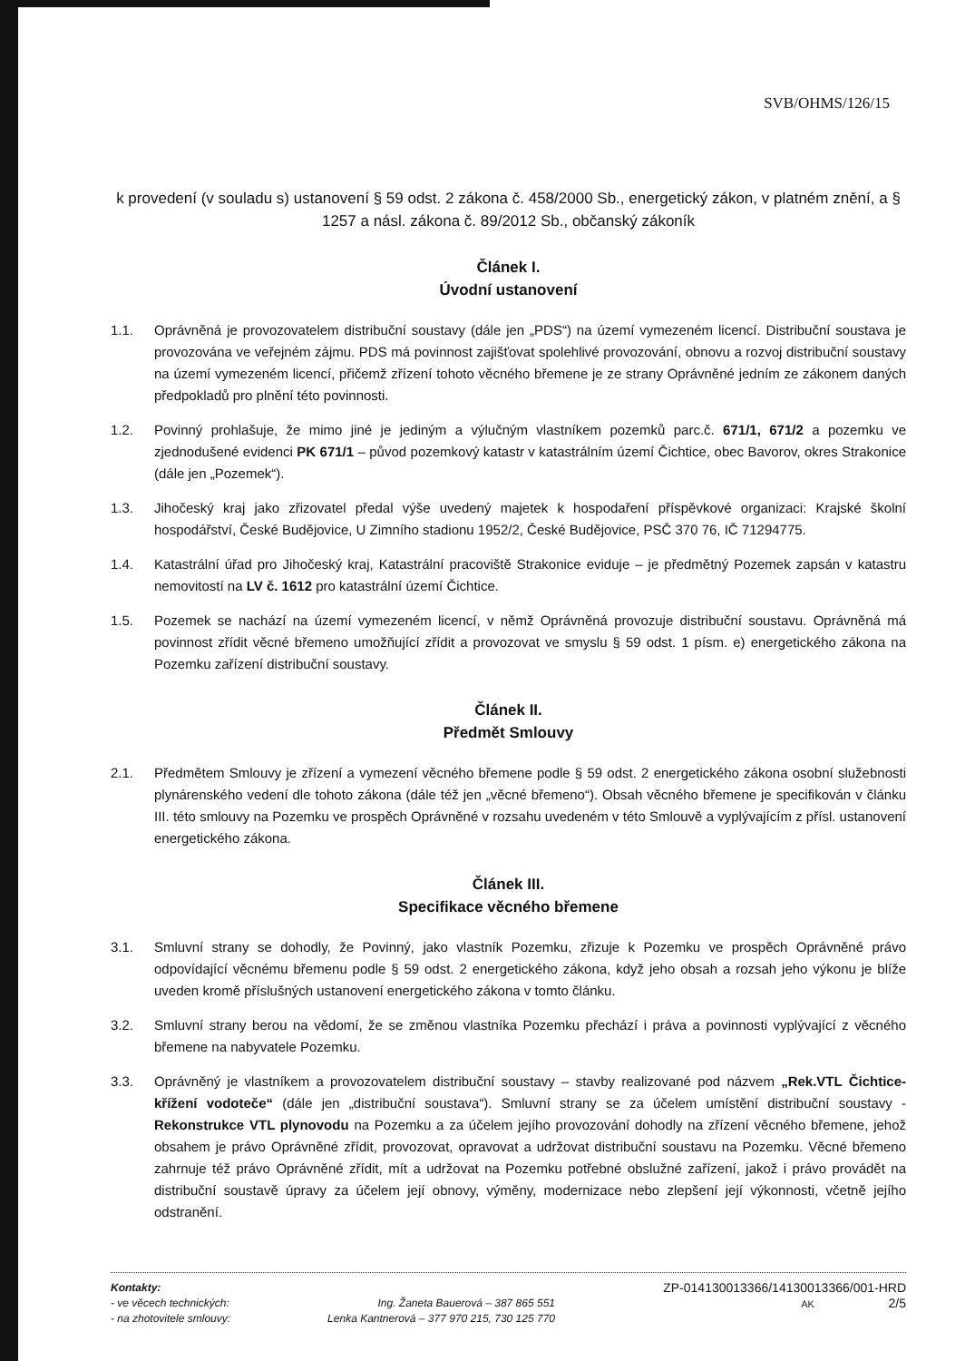SVB/OHMS/126/15
k provedení (v souladu s) ustanovení § 59 odst. 2 zákona č. 458/2000 Sb., energetický zákon, v platném znění, a § 1257 a násl. zákona č. 89/2012 Sb., občanský zákoník
Článek I.
Úvodní ustanovení
1.1. Oprávněná je provozovatelem distribuční soustavy (dále jen „PDS“) na území vymezeném licencí. Distribuční soustava je provozována ve veřejném zájmu. PDS má povinnost zajišťovat spolehlivé provozování, obnovu a rozvoj distribuční soustavy na území vymezeném licencí, přičemž zřízení tohoto věcného břemene je ze strany Oprávněné jedním ze zákonem daných předpokladů pro plnění této povinnosti.
1.2. Povinný prohlašuje, že mimo jiné je jediným a výlučným vlastníkem pozemků parc.č. 671/1, 671/2 a pozemku ve zjednodušené evidenci PK 671/1 – původ pozemkový katastr v katastrálním území Čichtice, obec Bavorov, okres Strakonice (dále jen „Pozemek“).
1.3. Jihočeský kraj jako zřizovatel předal výše uvedený majetek k hospodaření příspěvkové organizaci: Krajské školní hospodářství, České Budějovice, U Zimního stadionu 1952/2, České Budějovice, PSČ 370 76, IČ 71294775.
1.4. Katastrální úřad pro Jihočeský kraj, Katastrální pracoviště Strakonice eviduje – je předmětný Pozemek zapsán v katastru nemovitostí na LV č. 1612 pro katastrální území Čichtice.
1.5. Pozemek se nachází na území vymezeném licencí, v němž Oprávněná provozuje distribuční soustavu. Oprávněná má povinnost zřídit věcné břemeno umožňující zřídit a provozovat ve smyslu § 59 odst. 1 písm. e) energetického zákona na Pozemku zařízení distribuční soustavy.
Článek II.
Předmět Smlouvy
2.1. Předmětem Smlouvy je zřízení a vymezení věcného břemene podle § 59 odst. 2 energetického zákona osobní služebnosti plynárenského vedení dle tohoto zákona (dále též jen „věcné břemeno“). Obsah věcného břemene je specifikován v článku III. této smlouvy na Pozemku ve prospěch Oprávněné v rozsahu uvedeném v této Smlouvě a vyplývajícím z přísl. ustanovení energetického zákona.
Článek III.
Specifikace věcného břemene
3.1. Smluvní strany se dohodly, že Povinný, jako vlastník Pozemku, zřizuje k Pozemku ve prospěch Oprávněné právo odpovídající věcnému břemenu podle § 59 odst. 2 energetického zákona, když jeho obsah a rozsah jeho výkonu je blíže uveden kromě příslušných ustanovení energetického zákona v tomto článku.
3.2. Smluvní strany berou na vědomí, že se změnou vlastníka Pozemku přechází i práva a povinnosti vyplývající z věcného břemene na nabyvatele Pozemku.
3.3. Oprávněný je vlastníkem a provozovatelem distribuční soustavy – stavby realizované pod názvem „Rek.VTL Čichtice-křížení vodoteče“ (dále jen „distribuční soustava“). Smluvní strany se za účelem umístění distribuční soustavy - Rekonstrukce VTL plynovodu na Pozemku a za účelem jejího provozování dohodly na zřízení věcného břemene, jehož obsahem je právo Oprávněné zřídit, provozovat, opravovat a udržovat distribuční soustavu na Pozemku. Věcné břemeno zahrnuje též právo Oprávněné zřídit, mít a udržovat na Pozemku potřebné obslužné zařízení, jakož i právo provádět na distribuční soustavě úpravy za účelem její obnovy, výměny, modernizace nebo zlepšení její výkonnosti, včetně jejího odstranění.
Kontakty:
- ve věcech technických:
- na zhotovitele smlouvy:
Ing. Žaneta Bauerová – 387 865 551
Lenka Kantnerová – 377 970 215, 730 125 770
ZP-014130013366/14130013366/001-HRD
AK 2/5